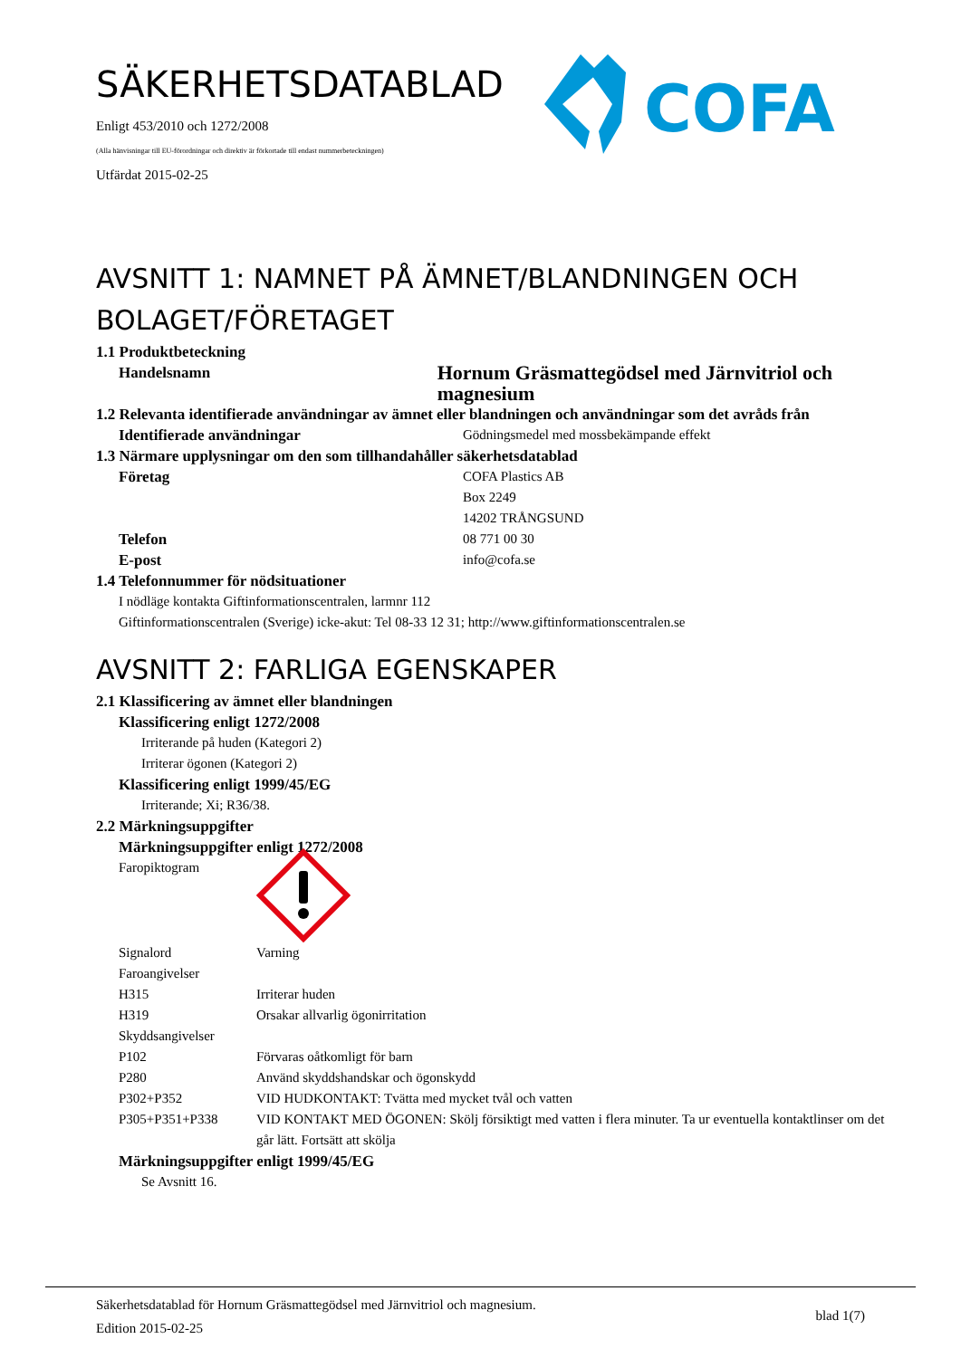SÄKERHETSDATABLAD
Enligt 453/2010 och 1272/2008
(Alla hänvisningar till EU-förordningar och direktiv är förkortade till endast nummerbeteckningen)
Utfärdat 2015-02-25
COFA
AVSNITT 1: NAMNET PÅ ÄMNET/BLANDNINGEN OCH BOLAGET/FÖRETAGET
1.1 Produktbeteckning
Handelsnamn
Hornum Gräsmattegödsel med Järnvitriol och magnesium
1.2 Relevanta identifierade användningar av ämnet eller blandningen och användningar som det avråds från
Identifierade användningar Gödningsmedel med mossbekämpande effekt
1.3 Närmare upplysningar om den som tillhandahåller säkerhetsdatablad
Företag COFA Plastics AB
Box 2249
14202 TRÅNGSUND
Telefon 08 771 00 30
E-post info@cofa.se
1.4 Telefonnummer för nödsituationer
I nödläge kontakta Giftinformationscentralen, larmnr 112
Giftinformationscentralen (Sverige) icke-akut: Tel 08-33 12 31; http://www.giftinformationscentralen.se
AVSNITT 2: FARLIGA EGENSKAPER
2.1 Klassificering av ämnet eller blandningen
Klassificering enligt 1272/2008
Irriterande på huden (Kategori 2)
Irriterar ögonen (Kategori 2)
Klassificering enligt 1999/45/EG
Irriterande; Xi; R36/38.
2.2 Märkningsuppgifter
Märkningsuppgifter enligt 1272/2008
Faropiktogram
Signalord Varning
Faroangivelser
H315 Irriterar huden
H319 Orsakar allvarlig ögonirritation
Skyddsangivelser
P102 Förvaras oåtkomligt för barn
P280 Använd skyddshandskar och ögonskydd
P302+P352 VID HUDKONTAKT: Tvätta med mycket tvål och vatten
P305+P351+P338 VID KONTAKT MED ÖGONEN: Skölj försiktigt med vatten i flera minuter. Ta ur eventuella kontaktlinser om det går lätt. Fortsätt att skölja
Märkningsuppgifter enligt 1999/45/EG
Se Avsnitt 16.
Säkerhetsdatablad för Hornum Gräsmattegödsel med Järnvitriol och magnesium.
Edition 2015-02-25
blad 1(7)